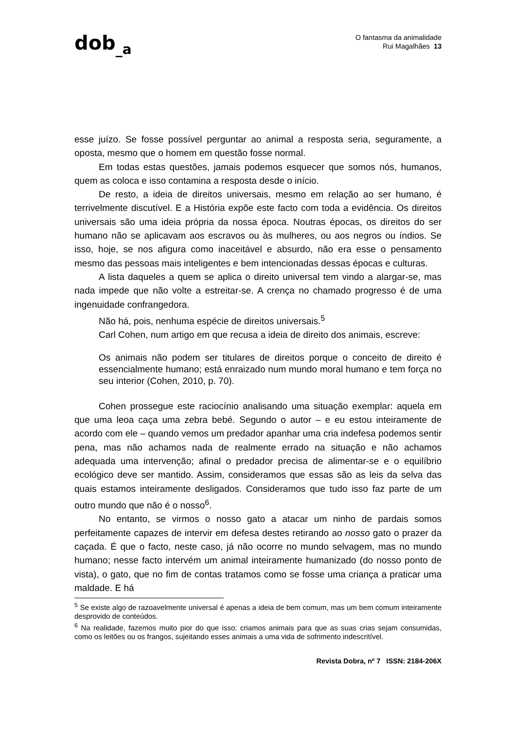dob<sub>_a</sub>
O fantasma da animalidade
Rui Magalhães 13
esse juízo. Se fosse possível perguntar ao animal a resposta seria, seguramente, a oposta, mesmo que o homem em questão fosse normal.
Em todas estas questões, jamais podemos esquecer que somos nós, humanos, quem as coloca e isso contamina a resposta desde o início.
De resto, a ideia de direitos universais, mesmo em relação ao ser humano, é terrivelmente discutível. E a História expõe este facto com toda a evidência. Os direitos universais são uma ideia própria da nossa época. Noutras épocas, os direitos do ser humano não se aplicavam aos escravos ou às mulheres, ou aos negros ou índios. Se isso, hoje, se nos afigura como inaceitável e absurdo, não era esse o pensamento mesmo das pessoas mais inteligentes e bem intencionadas dessas épocas e culturas.
A lista daqueles a quem se aplica o direito universal tem vindo a alargar-se, mas nada impede que não volte a estreitar-se. A crença no chamado progresso é de uma ingenuidade confrangedora.
Não há, pois, nenhuma espécie de direitos universais.<sup>5</sup>
Carl Cohen, num artigo em que recusa a ideia de direito dos animais, escreve:
Os animais não podem ser titulares de direitos porque o conceito de direito é essencialmente humano; está enraizado num mundo moral humano e tem força no seu interior (Cohen, 2010, p. 70).
Cohen prossegue este raciocínio analisando uma situação exemplar: aquela em que uma leoa caça uma zebra bebé. Segundo o autor – e eu estou inteiramente de acordo com ele – quando vemos um predador apanhar uma cria indefesa podemos sentir pena, mas não achamos nada de realmente errado na situação e não achamos adequada uma intervenção; afinal o predador precisa de alimentar-se e o equilíbrio ecológico deve ser mantido. Assim, consideramos que essas são as leis da selva das quais estamos inteiramente desligados. Consideramos que tudo isso faz parte de um outro mundo que não é o nosso<sup>6</sup>.
No entanto, se virmos o nosso gato a atacar um ninho de pardais somos perfeitamente capazes de intervir em defesa destes retirando ao nosso gato o prazer da caçada. É que o facto, neste caso, já não ocorre no mundo selvagem, mas no mundo humano; nesse facto intervém um animal inteiramente humanizado (do nosso ponto de vista), o gato, que no fim de contas tratamos como se fosse uma criança a praticar uma maldade. E há
<sup>5</sup> Se existe algo de razoavelmente universal é apenas a ideia de bem comum, mas um bem comum inteiramente desprovido de conteúdos.
<sup>6</sup> Na realidade, fazemos muito pior do que isso: criamos animais para que as suas crias sejam consumidas, como os leitões ou os frangos, sujeitando esses animais a uma vida de sofrimento indescritível.
Revista Dobra, nº 7 ISSN: 2184-206X